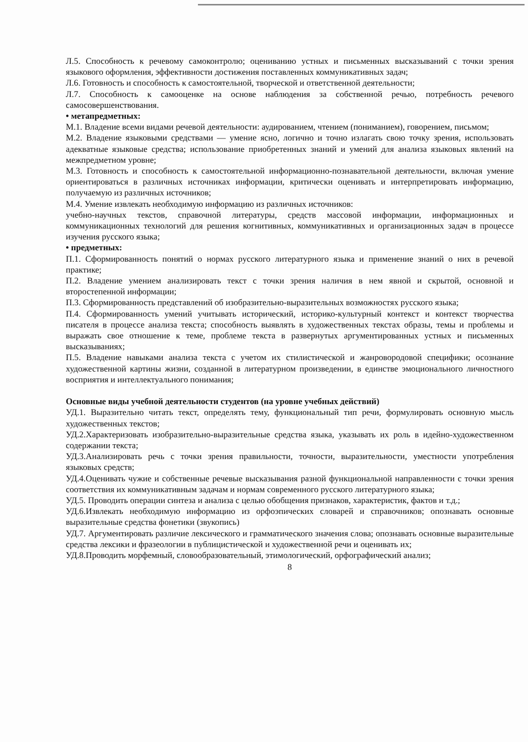Л.5. Способность к речевому самоконтролю; оцениванию устных и письменных высказываний с точки зрения языкового оформления, эффективности достижения поставленных коммуникативных задач;
Л.6. Готовность и способность к самостоятельной, творческой и ответственной деятельности;
Л.7. Способность к самооценке на основе наблюдения за собственной речью, потребность речевого самосовершенствования.
• метапредметных:
М.1. Владение всеми видами речевой деятельности: аудированием, чтением (пониманием), говорением, письмом;
М.2. Владение языковыми средствами — умение ясно, логично и точно излагать свою точку зрения, использовать адекватные языковые средства; использование приобретенных знаний и умений для анализа языковых явлений на межпредметном уровне;
М.3. Готовность и способность к самостоятельной информационно-познавательной деятельности, включая умение ориентироваться в различных источниках информации, критически оценивать и интерпретировать информацию, получаемую из различных источников;
М.4. Умение извлекать необходимую информацию из различных источников:
учебно-научных текстов, справочной литературы, средств массовой информации, информационных и коммуникационных технологий для решения когнитивных, коммуникативных и организационных задач в процессе изучения русского языка;
• предметных:
П.1. Сформированность понятий о нормах русского литературного языка и применение знаний о них в речевой практике;
П.2. Владение умением анализировать текст с точки зрения наличия в нем явной и скрытой, основной и второстепенной информации;
П.3. Сформированность представлений об изобразительно-выразительных возможностях русского языка;
П.4. Сформированность умений учитывать исторический, историко-культурный контекст и контекст творчества писателя в процессе анализа текста; способность выявлять в художественных текстах образы, темы и проблемы и выражать свое отношение к теме, проблеме текста в развернутых аргументированных устных и письменных высказываниях;
П.5. Владение навыками анализа текста с учетом их стилистической и жанровородовой специфики; осознание художественной картины жизни, созданной в литературном произведении, в единстве эмоционального личностного восприятия и интеллектуального понимания;
Основные виды учебной деятельности студентов (на уровне учебных действий)
УД.1. Выразительно читать текст, определять тему, функциональный тип речи, формулировать основную мысль художественных текстов;
УД.2.Характеризовать изобразительно-выразительные средства языка, указывать их роль в идейно-художественном содержании текста;
УД.3.Анализировать речь с точки зрения правильности, точности, выразительности, уместности употребления языковых средств;
УД.4.Оценивать чужие и собственные речевые высказывания разной функциональной направленности с точки зрения соответствия их коммуникативным задачам и нормам современного русского литературного языка;
УД.5. Проводить операции синтеза и анализа с целью обобщения признаков, характеристик, фактов и т.д.;
УД.6.Извлекать необходимую информацию из орфоэпических словарей и справочников; опознавать основные выразительные средства фонетики (звукопись)
УД.7. Аргументировать различие лексического и грамматического значения слова; опознавать основные выразительные средства лексики и фразеологии в публицистической и художественной речи и оценивать их;
УД.8.Проводить морфемный, словообразовательный, этимологический, орфографический анализ;
8